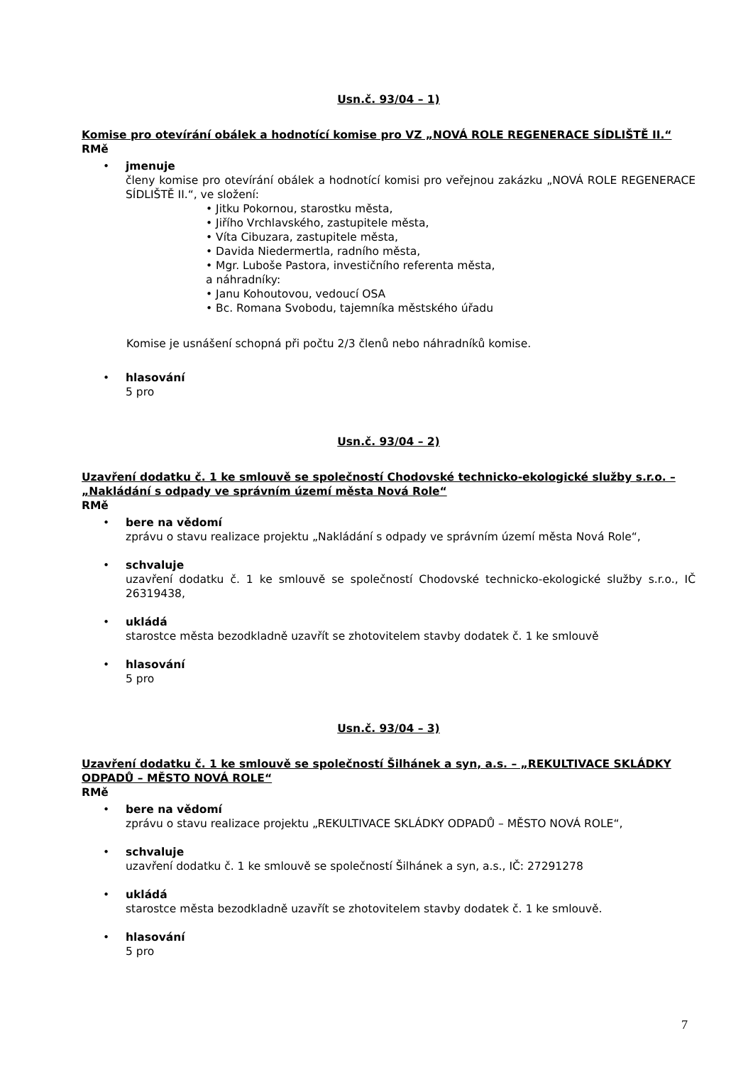Usn.č. 93/04 – 1)
Komise pro otevírání obálek a hodnotící komise pro VZ „NOVÁ ROLE REGENERACE SÍDLIŠTĚ II.“
RMě
• jmenuje
členy komise pro otevírání obálek a hodnotící komisi pro veřejnou zakázku „NOVÁ ROLE REGENERACE SÍDLIŠTĚ II.“, ve složení:
• Jitku Pokornou, starostku města,
• Jiřího Vrchlavského, zastupitele města,
• Víta Cibuzara, zastupitele města,
• Davida Niedermertla, radního města,
• Mgr. Luboše Pastora, investičního referenta města,
a náhradníky:
• Janu Kohoutovou, vedoucí OSA
• Bc. Romana Svobodu, tajemníka městského úřadu
Komise je usnášení schopná při počtu 2/3 členů nebo náhradníků komise.
• hlasování
5 pro
Usn.č. 93/04 – 2)
Uzavření dodatku č. 1 ke smlouvě se společností Chodovské technicko-ekologické služby s.r.o. – „Nakládání s odpady ve správním území města Nová Role“
RMě
• bere na vědomí
zprávu o stavu realizace projektu „Nakládání s odpady ve správním území města Nová Role“,
• schvaluje
uzavření dodatku č. 1 ke smlouvě se společností Chodovské technicko-ekologické služby s.r.o., IČ 26319438,
• ukládá
starostce města bezodkladně uzavřít se zhotovitelem stavby dodatek č. 1 ke smlouvě
• hlasování
5 pro
Usn.č. 93/04 – 3)
Uzavření dodatku č. 1 ke smlouvě se společností Šilhánek a syn, a.s. – „REKULTIVACE SKLÁDKY ODPADŮ – MĚSTO NOVÁ ROLE“
RMě
• bere na vědomí
zprávu o stavu realizace projektu „REKULTIVACE SKLÁDKY ODPADŮ – MĚSTO NOVÁ ROLE“,
• schvaluje
uzavření dodatku č. 1 ke smlouvě se společností Šilhánek a syn, a.s., IČ: 27291278
• ukládá
starostce města bezodkladně uzavřít se zhotovitelem stavby dodatek č. 1 ke smlouvě.
• hlasování
5 pro
7